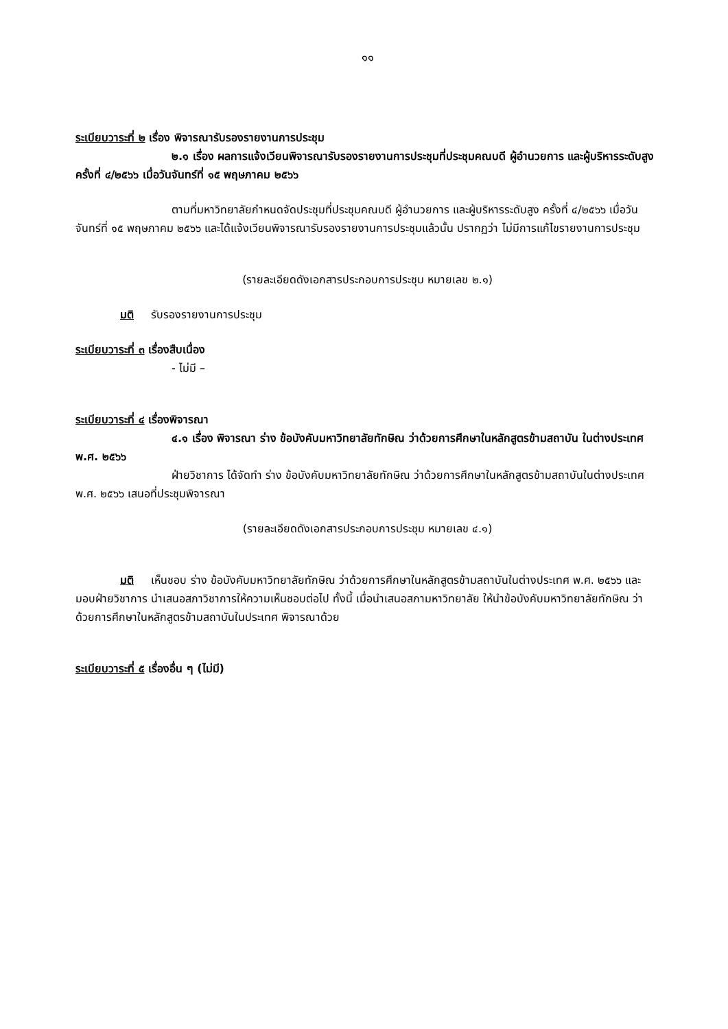๑๑
ระเบียบวาระที่ ๒ เรื่อง พิจารณารับรองรายงานการประชุม
๒.๑ เรื่อง ผลการแจ้งเวียนพิจารณารับรองรายงานการประชุมที่ประชุมคณบดี ผู้อำนวยการ และผู้บริหารระดับสูง ครั้งที่ ๔/๒๕๖๖ เมื่อวันจันทร์ที่ ๑๕ พฤษภาคม ๒๕๖๖
ตามที่มหาวิทยาลัยกำหนดจัดประชุมที่ประชุมคณบดี ผู้อำนวยการ และผู้บริหารระดับสูง ครั้งที่ ๔/๒๕๖๖ เมื่อวันจันทร์ที่ ๑๕ พฤษภาคม ๒๕๖๖ และได้แจ้งเวียนพิจารณารับรองรายงานการประชุมแล้วนั้น ปรากฏว่า ไม่มีการแก้ไขรายงานการประชุม
(รายละเอียดดังเอกสารประกอบการประชุม หมายเลข ๒.๑)
มติ รับรองรายงานการประชุม
ระเบียบวาระที่ ๓ เรื่องสืบเนื่อง
- ไม่มี –
ระเบียบวาระที่ ๔ เรื่องพิจารณา
๔.๑ เรื่อง พิจารณา ร่าง ข้อบังคับมหาวิทยาลัยทักษิณ ว่าด้วยการศึกษาในหลักสูตรข้ามสถาบัน ในต่างประเทศ พ.ศ. ๒๕๖๖
ฝ่ายวิชาการ ได้จัดทำ ร่าง ข้อบังคับมหาวิทยาลัยทักษิณ ว่าด้วยการศึกษาในหลักสูตรข้ามสถาบันในต่างประเทศ พ.ศ. ๒๕๖๖ เสนอที่ประชุมพิจารณา
(รายละเอียดดังเอกสารประกอบการประชุม หมายเลข ๔.๑)
มติ เห็นชอบ ร่าง ข้อบังคับมหาวิทยาลัยทักษิณ ว่าด้วยการศึกษาในหลักสูตรข้ามสถาบันในต่างประเทศ พ.ศ. ๒๕๖๖ และมอบฝ่ายวิชาการ นำเสนอสภาวิชาการให้ความเห็นชอบต่อไป ทั้งนี้ เมื่อนำเสนอสภามหาวิทยาลัย ให้นำข้อบังคับมหาวิทยาลัยทักษิณ ว่าด้วยการศึกษาในหลักสูตรข้ามสถาบันในประเทศ พิจารณาด้วย
ระเบียบวาระที่ ๕ เรื่องอื่น ๆ (ไม่มี)